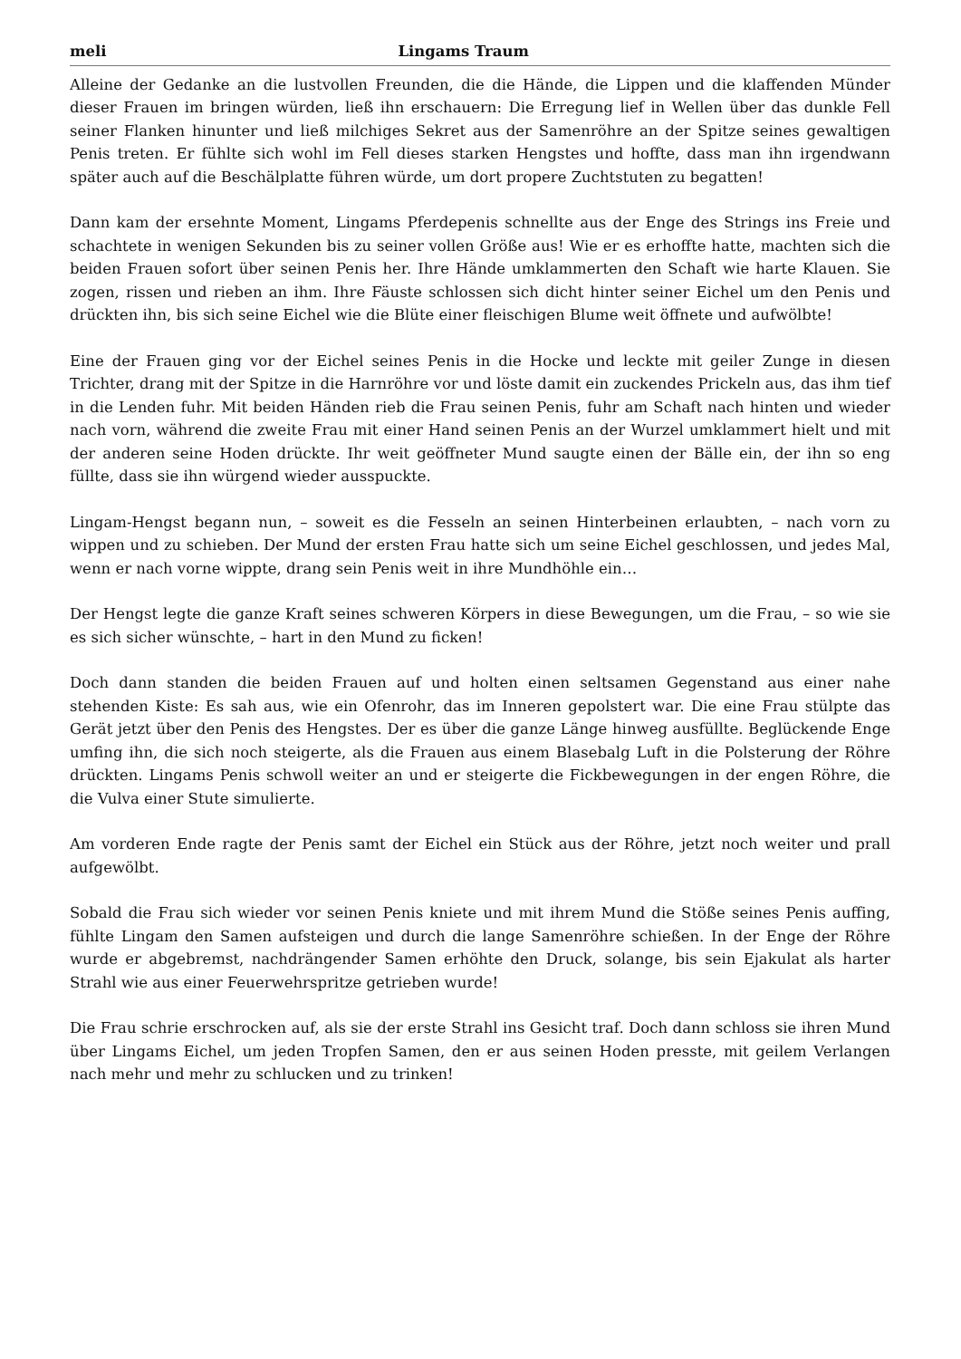meli Lingams Traum
Alleine der Gedanke an die lustvollen Freunden, die die Hände, die Lippen und die klaffenden Münder dieser Frauen im bringen würden, ließ ihn erschauern: Die Erregung lief in Wellen über das dunkle Fell seiner Flanken hinunter und ließ milchiges Sekret aus der Samenröhre an der Spitze seines gewaltigen Penis treten. Er fühlte sich wohl im Fell dieses starken Hengstes und hoffte, dass man ihn irgendwann später auch auf die Beschälplatte führen würde, um dort propere Zuchtstuten zu begatten!
Dann kam der ersehnte Moment, Lingams Pferdepenis schnellte aus der Enge des Strings ins Freie und schachtete in wenigen Sekunden bis zu seiner vollen Größe aus! Wie er es erhoffte hatte, machten sich die beiden Frauen sofort über seinen Penis her. Ihre Hände umklammerten den Schaft wie harte Klauen. Sie zogen, rissen und rieben an ihm. Ihre Fäuste schlossen sich dicht hinter seiner Eichel um den Penis und drückten ihn, bis sich seine Eichel wie die Blüte einer fleischigen Blume weit öffnete und aufwölbte!
Eine der Frauen ging vor der Eichel seines Penis in die Hocke und leckte mit geiler Zunge in diesen Trichter, drang mit der Spitze in die Harnröhre vor und löste damit ein zuckendes Prickeln aus, das ihm tief in die Lenden fuhr. Mit beiden Händen rieb die Frau seinen Penis, fuhr am Schaft nach hinten und wieder nach vorn, während die zweite Frau mit einer Hand seinen Penis an der Wurzel umklammert hielt und mit der anderen seine Hoden drückte. Ihr weit geöffneter Mund saugte einen der Bälle ein, der ihn so eng füllte, dass sie ihn würgend wieder ausspuckte.
Lingam-Hengst begann nun, – soweit es die Fesseln an seinen Hinterbeinen erlaubten, – nach vorn zu wippen und zu schieben. Der Mund der ersten Frau hatte sich um seine Eichel geschlossen, und jedes Mal, wenn er nach vorne wippte, drang sein Penis weit in ihre Mundhöhle ein…
Der Hengst legte die ganze Kraft seines schweren Körpers in diese Bewegungen, um die Frau, – so wie sie es sich sicher wünschte, – hart in den Mund zu ficken!
Doch dann standen die beiden Frauen auf und holten einen seltsamen Gegenstand aus einer nahe stehenden Kiste: Es sah aus, wie ein Ofenrohr, das im Inneren gepolstert war. Die eine Frau stülpte das Gerät jetzt über den Penis des Hengstes. Der es über die ganze Länge hinweg ausfüllte. Beglückende Enge umfing ihn, die sich noch steigerte, als die Frauen aus einem Blasebalg Luft in die Polsterung der Röhre drückten. Lingams Penis schwoll weiter an und er steigerte die Fickbewegungen in der engen Röhre, die die Vulva einer Stute simulierte.
Am vorderen Ende ragte der Penis samt der Eichel ein Stück aus der Röhre, jetzt noch weiter und prall aufgewölbt.
Sobald die Frau sich wieder vor seinen Penis kniete und mit ihrem Mund die Stöße seines Penis auffing, fühlte Lingam den Samen aufsteigen und durch die lange Samenröhre schießen. In der Enge der Röhre wurde er abgebremst, nachdrängender Samen erhöhte den Druck, solange, bis sein Ejakulat als harter Strahl wie aus einer Feuerwehrspritze getrieben wurde!
Die Frau schrie erschrocken auf, als sie der erste Strahl ins Gesicht traf. Doch dann schloss sie ihren Mund über Lingams Eichel, um jeden Tropfen Samen, den er aus seinen Hoden presste, mit geilem Verlangen nach mehr und mehr zu schlucken und zu trinken!